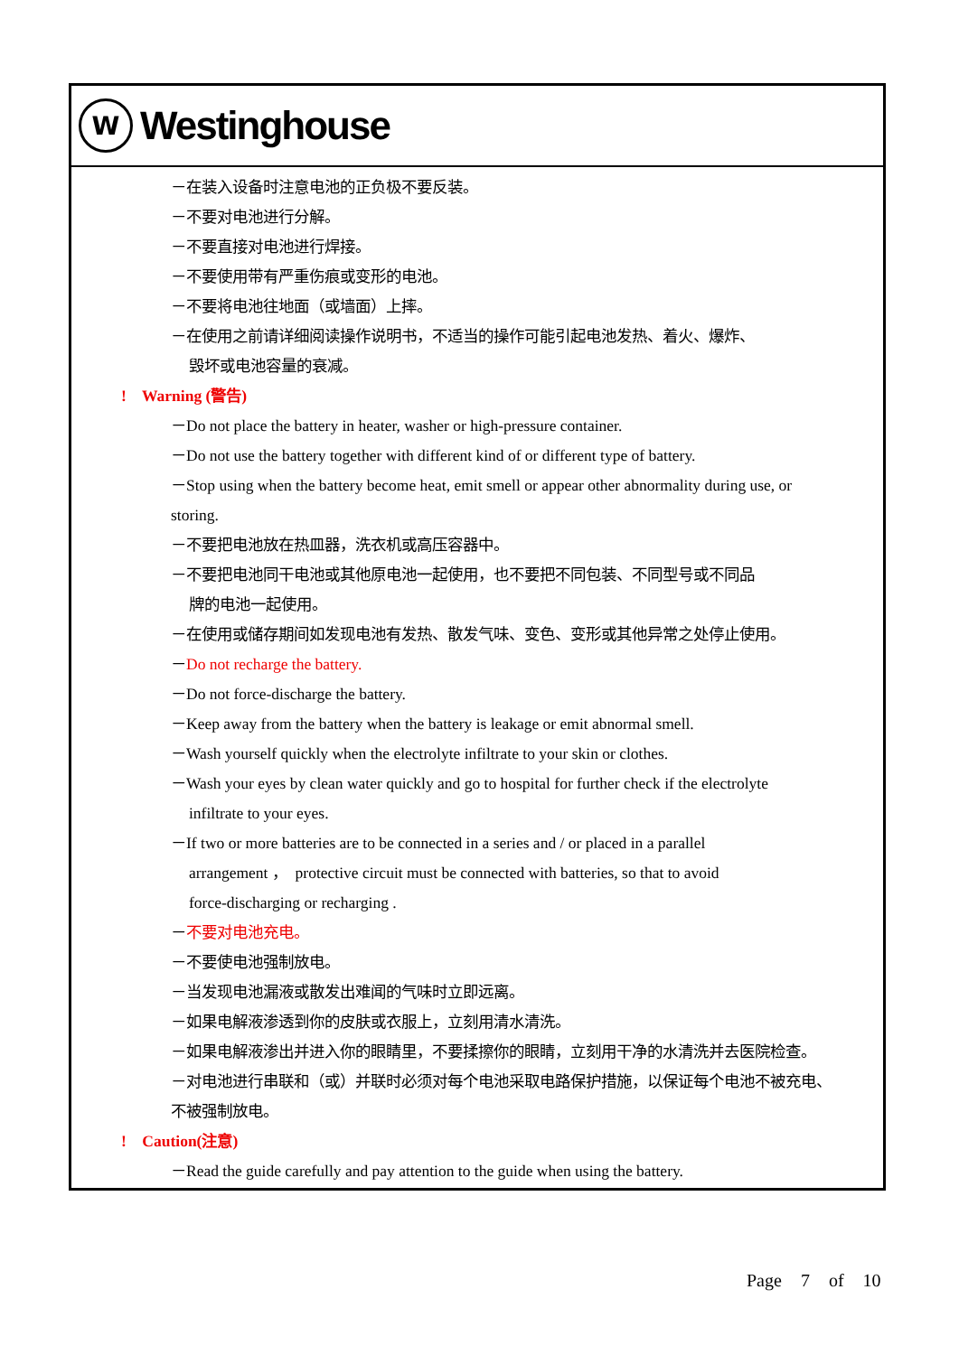W
Westinghouse
－在装入设备时注意电池的正负极不要反装。
－不要对电池进行分解。
－不要直接对电池进行焊接。
－不要使用带有严重伤痕或变形的电池。
－不要将电池往地面（或墙面）上摔。
－在使用之前请详细阅读操作说明书，不适当的操作可能引起电池发热、着火、爆炸、
毁坏或电池容量的衰减。
! Warning (警告)
－Do not place the battery in heater, washer or high-pressure container.
－Do not use the battery together with different kind of or different type of battery.
－Stop using when the battery become heat, emit smell or appear other abnormality during use, or
storing.
－不要把电池放在热皿器，洗衣机或高压容器中。
－不要把电池同干电池或其他原电池一起使用，也不要把不同包装、不同型号或不同品
牌的电池一起使用。
－在使用或储存期间如发现电池有发热、散发气味、变色、变形或其他异常之处停止使用。
－Do not recharge the battery.
－Do not force-discharge the battery.
－Keep away from the battery when the battery is leakage or emit abnormal smell.
－Wash yourself quickly when the electrolyte infiltrate to your skin or clothes.
－Wash your eyes by clean water quickly and go to hospital for further check if the electrolyte
infiltrate to your eyes.
－If two or more batteries are to be connected in a series and / or placed in a parallel
arrangement ， protective circuit must be connected with batteries, so that to avoid
force-discharging or recharging .
－不要对电池充电。
－不要使电池强制放电。
－当发现电池漏液或散发出难闻的气味时立即远离。
－如果电解液渗透到你的皮肤或衣服上，立刻用清水清洗。
－如果电解液渗出并进入你的眼睛里，不要揉擦你的眼睛，立刻用干净的水清洗并去医院检查。
－对电池进行串联和（或）并联时必须对每个电池采取电路保护措施，以保证每个电池不被充电、
不被强制放电。
! Caution(注意)
－Read the guide carefully and pay attention to the guide when using the battery.
Page 7 of 10